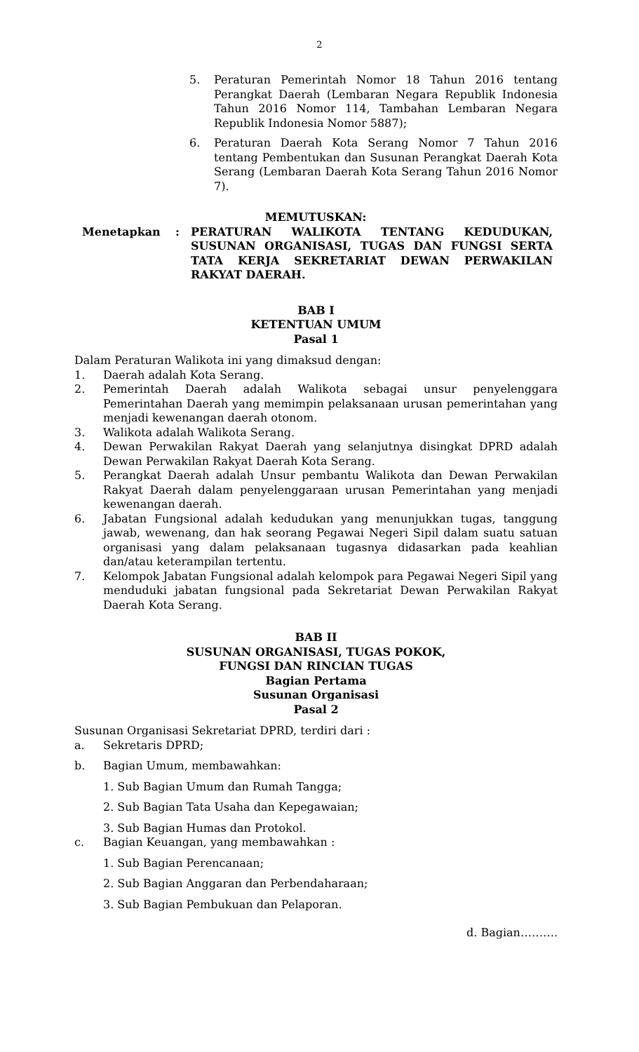2
5. Peraturan Pemerintah Nomor 18 Tahun 2016 tentang Perangkat Daerah (Lembaran Negara Republik Indonesia Tahun 2016 Nomor 114, Tambahan Lembaran Negara Republik Indonesia Nomor 5887);
6. Peraturan Daerah Kota Serang Nomor 7 Tahun 2016 tentang Pembentukan dan Susunan Perangkat Daerah Kota Serang (Lembaran Daerah Kota Serang Tahun 2016 Nomor 7).
MEMUTUSKAN:
Menetapkan: PERATURAN WALIKOTA TENTANG KEDUDUKAN, SUSUNAN ORGANISASI, TUGAS DAN FUNGSI SERTA TATA KERJA SEKRETARIAT DEWAN PERWAKILAN RAKYAT DAERAH.
BAB I
KETENTUAN UMUM
Pasal 1
Dalam Peraturan Walikota ini yang dimaksud dengan:
1. Daerah adalah Kota Serang.
2. Pemerintah Daerah adalah Walikota sebagai unsur penyelenggara Pemerintahan Daerah yang memimpin pelaksanaan urusan pemerintahan yang menjadi kewenangan daerah otonom.
3. Walikota adalah Walikota Serang.
4. Dewan Perwakilan Rakyat Daerah yang selanjutnya disingkat DPRD adalah Dewan Perwakilan Rakyat Daerah Kota Serang.
5. Perangkat Daerah adalah Unsur pembantu Walikota dan Dewan Perwakilan Rakyat Daerah dalam penyelenggaraan urusan Pemerintahan yang menjadi kewenangan daerah.
6. Jabatan Fungsional adalah kedudukan yang menunjukkan tugas, tanggung jawab, wewenang, dan hak seorang Pegawai Negeri Sipil dalam suatu satuan organisasi yang dalam pelaksanaan tugasnya didasarkan pada keahlian dan/atau keterampilan tertentu.
7. Kelompok Jabatan Fungsional adalah kelompok para Pegawai Negeri Sipil yang menduduki jabatan fungsional pada Sekretariat Dewan Perwakilan Rakyat Daerah Kota Serang.
BAB II
SUSUNAN ORGANISASI, TUGAS POKOK,
FUNGSI DAN RINCIAN TUGAS
Bagian Pertama
Susunan Organisasi
Pasal 2
Susunan Organisasi Sekretariat DPRD, terdiri dari :
a. Sekretaris DPRD;
b. Bagian Umum, membawahkan:
1. Sub Bagian Umum dan Rumah Tangga;
2. Sub Bagian Tata Usaha dan Kepegawaian;
3. Sub Bagian Humas dan Protokol.
c. Bagian Keuangan, yang membawahkan :
1. Sub Bagian Perencanaan;
2. Sub Bagian Anggaran dan Perbendaharaan;
3. Sub Bagian Pembukuan dan Pelaporan.
d. Bagian……….